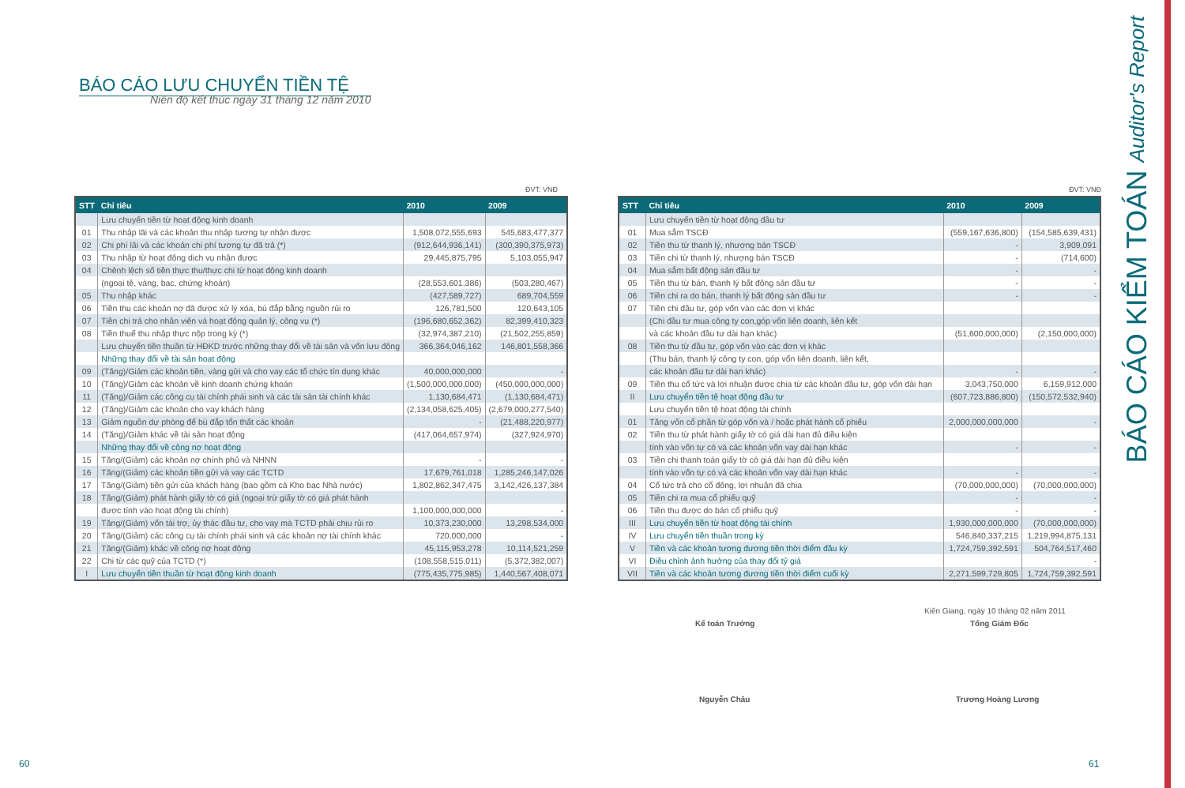BÁO CÁO LƯU CHUYỂN TIỀN TỆ
Niên độ kết thúc ngày 31 tháng 12 năm 2010
ĐVT: VNĐ
| STT | Chỉ tiêu | 2010 | 2009 |
| --- | --- | --- | --- |
| | Lưu chuyển tiền từ hoạt động kinh doanh | | |
| 01 | Thu nhập lãi và các khoản thu nhập tương tự nhận được | 1,508,072,555,693 | 545,683,477,377 |
| 02 | Chi phí lãi và các khoản chi phí tương tự đã trả (*) | (912,644,936,141) | (300,390,375,973) |
| 03 | Thu nhập từ hoạt động dịch vụ nhận được | 29,445,875,795 | 5,103,055,947 |
| 04 | Chênh lệch số tiền thực thu/thực chi từ hoạt động kinh doanh | | |
| | (ngoại tệ, vàng, bạc, chứng khoán) | (28,553,601,386) | (503,280,467) |
| 05 | Thu nhập khác | (427,589,727) | 689,704,559 |
| 06 | Tiền thu các khoản nợ đã được xử lý xóa, bù đắp bằng nguồn rủi ro | 126,781,500 | 120,643,105 |
| 07 | Tiền chi trả cho nhân viên và hoạt động quản lý, công vụ (*) | (196,680,652,362) | 82,399,410,323 |
| 08 | Tiền thuế thu nhập thực nộp trong kỳ (*) | (32,974,387,210) | (21,502,255,859) |
| | Lưu chuyển tiền thuần từ HĐKD trước những thay đổi về tài sản và vốn lưu động | 366,364,046,162 | 146,801,558,366 |
| | Những thay đổi về tài sản hoạt động | | |
| 09 | (Tăng)/Giảm các khoản tiền, vàng gửi và cho vay các tổ chức tín dụng khác | 40,000,000,000 | - |
| 10 | (Tăng)/Giảm các khoản về kinh doanh chứng khoán | (1,500,000,000,000) | (450,000,000,000) |
| 11 | (Tăng)/Giảm các công cụ tài chính phái sinh và các tài sản tài chính khác | 1,130,684,471 | (1,130,684,471) |
| 12 | (Tăng)/Giảm các khoản cho vay khách hàng | (2,134,058,625,405) | (2,679,000,277,540) |
| 13 | Giảm nguồn dự phòng để bù đắp tổn thất các khoản | - | (21,488,220,977) |
| 14 | (Tăng)/Giảm khác về tài sản hoạt động | (417,064,657,974) | (327,924,970) |
| | Những thay đổi về công nợ hoạt động | | |
| 15 | Tăng/(Giảm) các khoản nợ chính phủ và NHNN | - | - |
| 16 | Tăng/(Giảm) các khoản tiền gửi và vay các TCTD | 17,679,761,018 | 1,285,246,147,026 |
| 17 | Tăng/(Giảm) tiền gửi của khách hàng (bao gồm cả Kho bạc Nhà nước) | 1,802,862,347,475 | 3,142,426,137,384 |
| 18 | Tăng/(Giảm) phát hành giấy tờ có giá (ngoại trừ giấy tờ có giá phát hành | | |
| | được tính vào hoạt động tài chính) | 1,100,000,000,000 | - |
| 19 | Tăng/(Giảm) vốn tài trợ, ủy thác đầu tư, cho vay mà TCTD phải chịu rủi ro | 10,373,230,000 | 13,298,534,000 |
| 20 | Tăng/(Giảm) các công cụ tài chính phái sinh và các khoản nợ tài chính khác | 720,000,000 | - |
| 21 | Tăng/(Giảm) khác về công nợ hoạt động | 45,115,953,278 | 10,114,521,259 |
| 22 | Chi từ các quỹ của TCTD (*) | (108,558,515,011) | (5,372,382,007) |
| I | Lưu chuyển tiền thuần từ hoạt động kinh doanh | (775,435,775,985) | 1,440,567,408,071 |
ĐVT: VNĐ
| STT | Chỉ tiêu | 2010 | 2009 |
| --- | --- | --- | --- |
| | Lưu chuyển tiền từ hoạt động đầu tư | | |
| 01 | Mua sắm TSCĐ | (559,167,636,800) | (154,585,639,431) |
| 02 | Tiền thu từ thanh lý, nhượng bán TSCĐ | - | 3,909,091 |
| 03 | Tiền chi từ thanh lý, nhượng bán TSCĐ | - | (714,600) |
| 04 | Mua sắm bất động sản đầu tư | - | - |
| 05 | Tiền thu từ bán, thanh lý bất động sản đầu tư | - | - |
| 06 | Tiền chi ra do bán, thanh lý bất động sản đầu tư | - | - |
| 07 | Tiền chi đầu tư, góp vốn vào các đơn vị khác | | |
| | (Chi đầu tư mua công ty con,góp vốn liên doanh, liên kết | | |
| | và các khoản đầu tư dài hạn khác) | (51,600,000,000) | (2,150,000,000) |
| 08 | Tiền thu từ đầu tư, góp vốn vào các đơn vị khác | | |
| | (Thu bán, thanh lý công ty con, góp vốn liên doanh, liên kết, | | |
| | các khoản đầu tư dài hạn khác) | - | - |
| 09 | Tiền thu cổ tức và lợi nhuận được chia từ các khoản đầu tư, góp vốn dài hạn | 3,043,750,000 | 6,159,912,000 |
| II | Lưu chuyển tiền tệ hoạt động đầu tư | (607,723,886,800) | (150,572,532,940) |
| | Lưu chuyển tiền tệ hoạt động tài chính | | |
| 01 | Tăng vốn cổ phần từ góp vốn và / hoặc phát hành cổ phiếu | 2,000,000,000,000 | - |
| 02 | Tiền thu từ phát hành giấy tờ có giá dài hạn đủ điều kiện | | |
| | tính vào vốn tự có và các khoản vốn vay dài hạn khác | - | - |
| 03 | Tiền chi thanh toán giấy tờ có giá dài hạn đủ điều kiện | | |
| | tính vào vốn tự có và các khoản vốn vay dài hạn khác | - | - |
| 04 | Cổ tức trả cho cổ đông, lợi nhuận đã chia | (70,000,000,000) | (70,000,000,000) |
| 05 | Tiền chi ra mua cổ phiếu quỹ | - | - |
| 06 | Tiền thu được do bán cổ phiếu quỹ | - | - |
| III | Lưu chuyển tiền từ hoạt động tài chính | 1,930,000,000,000 | (70,000,000,000) |
| IV | Lưu chuyển tiền thuần trong kỳ | 546,840,337,215 | 1,219,994,875,131 |
| V | Tiền và các khoản tương đương tiền thời điểm đầu kỳ | 1,724,759,392,591 | 504,764,517,460 |
| VI | Điều chỉnh ảnh hưởng của thay đổi tỷ giá | | - |
| VII | Tiền và các khoản tương đương tiền thời điểm cuối kỳ | 2,271,599,729,805 | 1,724,759,392,591 |
Kiên Giang, ngày 10 tháng 02 năm 2011
Kế toán Trưởng Tổng Giám Đốc
Nguyễn Châu Trương Hoàng Lương
60 61
BÁO CÁO KIỂM TOÁN Auditor's Report